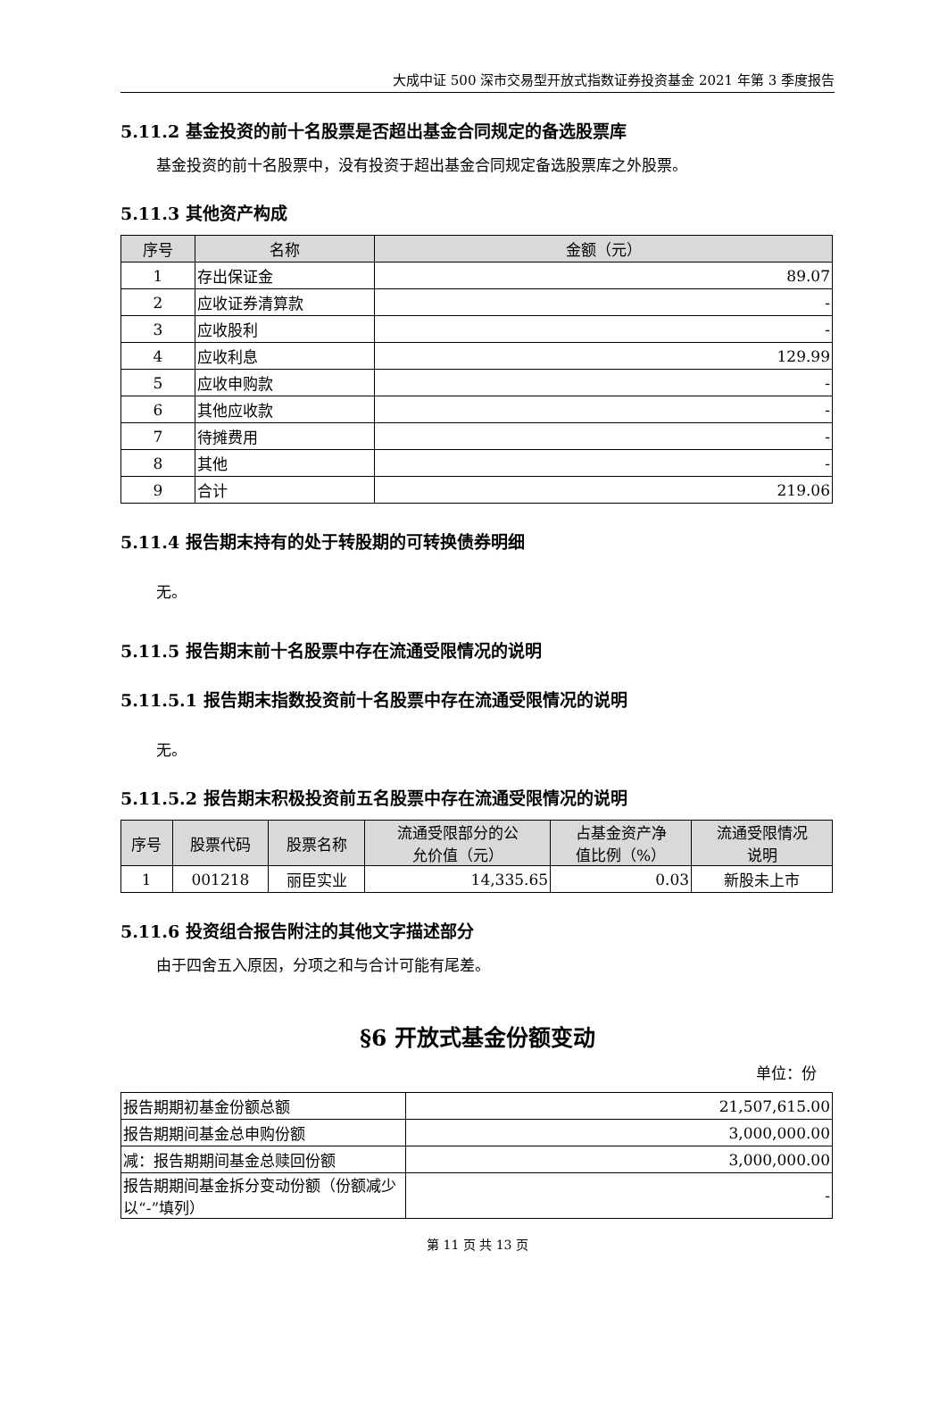大成中证 500 深市交易型开放式指数证券投资基金 2021 年第 3 季度报告
5.11.2 基金投资的前十名股票是否超出基金合同规定的备选股票库
基金投资的前十名股票中，没有投资于超出基金合同规定备选股票库之外股票。
5.11.3 其他资产构成
| 序号 | 名称 | 金额（元） |
| --- | --- | --- |
| 1 | 存出保证金 | 89.07 |
| 2 | 应收证券清算款 | - |
| 3 | 应收股利 | - |
| 4 | 应收利息 | 129.99 |
| 5 | 应收申购款 | - |
| 6 | 其他应收款 | - |
| 7 | 待摊费用 | - |
| 8 | 其他 | - |
| 9 | 合计 | 219.06 |
5.11.4 报告期末持有的处于转股期的可转换债券明细
无。
5.11.5 报告期末前十名股票中存在流通受限情况的说明
5.11.5.1 报告期末指数投资前十名股票中存在流通受限情况的说明
无。
5.11.5.2 报告期末积极投资前五名股票中存在流通受限情况的说明
| 序号 | 股票代码 | 股票名称 | 流通受限部分的公 允价值（元） | 占基金资产净 值比例（%） | 流通受限情况 说明 |
| --- | --- | --- | --- | --- | --- |
| 1 | 001218 | 丽臣实业 | 14,335.65 | 0.03 | 新股未上市 |
5.11.6 投资组合报告附注的其他文字描述部分
由于四舍五入原因，分项之和与合计可能有尾差。
§6 开放式基金份额变动
单位：份
| 报告期期初基金份额总额 | 21,507,615.00 |
| 报告期期间基金总申购份额 | 3,000,000.00 |
| 减：报告期期间基金总赎回份额 | 3,000,000.00 |
| 报告期期间基金拆分变动份额（份额减少以“-”填列） | - |
第 11 页 共 13 页